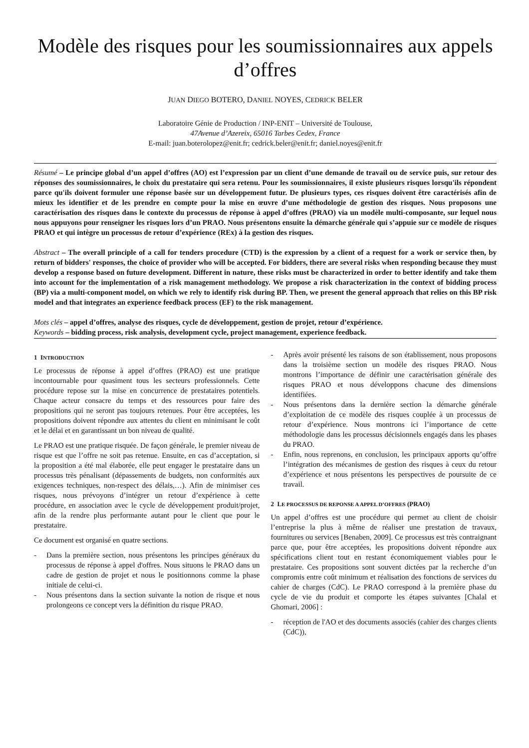Modèle des risques pour les soumissionnaires aux appels d’offres
JUAN DIEGO BOTERO, DANIEL NOYES, CEDRICK BELER
Laboratoire Génie de Production / INP-ENIT – Université de Toulouse,
47Avenue d’Azereix, 65016 Tarbes Cedex, France
E-mail: juan.boterolopez@enit.fr; cedrick.beler@enit.fr; daniel.noyes@enit.fr
Résumé – Le principe global d’un appel d’offres (AO) est l’expression par un client d’une demande de travail ou de service puis, sur retour des réponses des soumissionnaires, le choix du prestataire qui sera retenu. Pour les soumissionnaires, il existe plusieurs risques lorsqu'ils répondent parce qu'ils doivent formuler une réponse basée sur un développement futur. De plusieurs types, ces risques doivent être caractérisés afin de mieux les identifier et de les prendre en compte pour la mise en œuvre d’une méthodologie de gestion des risques. Nous proposons une caractérisation des risques dans le contexte du processus de réponse à appel d’offres (PRAO) via un modèle multi-composante, sur lequel nous nous appuyons pour renseigner les risques lors d’un PRAO. Nous présentons ensuite la démarche générale qui s’appuie sur ce modèle de risques PRAO et qui intègre un processus de retour d’expérience (REx) à la gestion des risques.
Abstract – The overall principle of a call for tenders procedure (CTD) is the expression by a client of a request for a work or service then, by return of bidders' responses, the choice of provider who will be accepted. For bidders, there are several risks when responding because they must develop a response based on future development. Different in nature, these risks must be characterized in order to better identify and take them into account for the implementation of a risk management methodology. We propose a risk characterization in the context of bidding process (BP) via a multi-component model, on which we rely to identify risk during BP. Then, we present the general approach that relies on this BP risk model and that integrates an experience feedback process (EF) to the risk management.
Mots clés – appel d’offres, analyse des risques, cycle de développement, gestion de projet, retour d’expérience.
Keywords – bidding process, risk analysis, development cycle, project management, experience feedback.
1 INTRODUCTION
Le processus de réponse à appel d’offres (PRAO) est une pratique incontournable pour quasiment tous les secteurs professionnels. Cette procédure repose sur la mise en concurrence de prestataires potentiels. Chaque acteur consacre du temps et des ressources pour faire des propositions qui ne seront pas toujours retenues. Pour être acceptées, les propositions doivent répondre aux attentes du client en minimisant le coût et le délai et en garantissant un bon niveau de qualité.
Le PRAO est une pratique risquée. De façon générale, le premier niveau de risque est que l’offre ne soit pas retenue. Ensuite, en cas d’acceptation, si la proposition a été mal élaborée, elle peut engager le prestataire dans un processus très pénalisant (dépassements de budgets, non conformités aux exigences techniques, non-respect des délais,…). Afin de minimiser ces risques, nous prévoyons d’intégrer un retour d’expérience à cette procédure, en association avec le cycle de développement produit/projet, afin de la rendre plus performante autant pour le client que pour le prestataire.
Ce document est organisé en quatre sections.
- Dans la première section, nous présentons les principes généraux du processus de réponse à appel d'offres. Nous situons le PRAO dans un cadre de gestion de projet et nous le positionnons comme la phase initiale de celui-ci.
- Nous présentons dans la section suivante la notion de risque et nous prolongeons ce concept vers la définition du risque PRAO.
- Après avoir présenté les raisons de son établissement, nous proposons dans la troisième section un modèle des risques PRAO. Nous montrons l’importance de définir une caractérisation générale des risques PRAO et nous développons chacune des dimensions identifiées.
- Nous présentons dans la dernière section la démarche générale d’exploitation de ce modèle des risques couplée à un processus de retour d’expérience. Nous montrons ici l’importance de cette méthodologie dans les processus décisionnels engagés dans les phases du PRAO.
- Enfin, nous reprenons, en conclusion, les principaux apports qu’offre l’intégration des mécanismes de gestion des risques à ceux du retour d’expérience et nous présentons les perspectives de poursuite de ce travail.
2 LE PROCESSUS DE REPONSE A APPEL D’OFFRES (PRAO)
Un appel d’offres est une procédure qui permet au client de choisir l’entreprise la plus à même de réaliser une prestation de travaux, fournitures ou services [Benaben, 2009]. Ce processus est très contraignant parce que, pour être acceptées, les propositions doivent répondre aux spécifications client tout en restant économiquement viables pour le prestataire. Ces propositions sont souvent dictées par la recherche d’un compromis entre coût minimum et réalisation des fonctions de services du cahier de charges (CdC). Le PRAO correspond à la première phase du cycle de vie du produit et comporte les étapes suivantes [Chalal et Ghomari, 2006] :
- réception de l'AO et des documents associés (cahier des charges clients (CdC)),